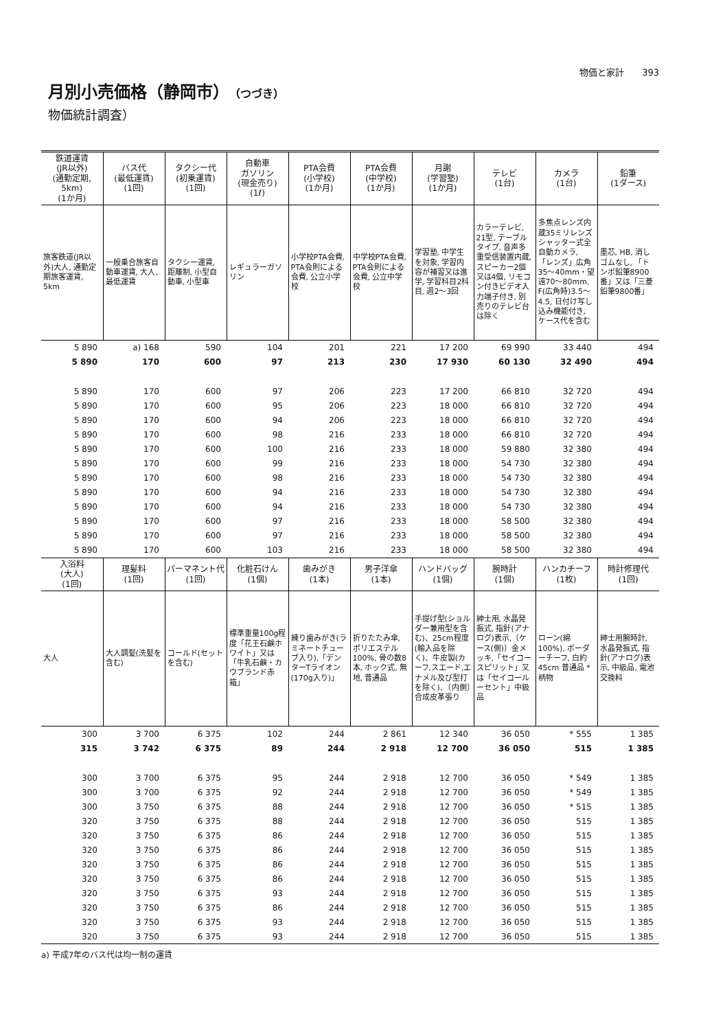物価と家計　　393
月別小売価格（静岡市）（つづき）
物価統計調査）
| 鉄道運賃 (JR以外) (通勤定期, 5km) (1か月) | バス代 (最低運賃) (1回) | タクシー代 (初乗運賃) (1回) | 自動車 ガソリン (現金売り) (1ℓ) | PTA会費 (小学校) (1か月) | PTA会費 (中学校) (1か月) | 月謝 (学習塾) (1か月) | テレビ (1台) | カメラ (1台) | 鉛筆 (1ダース) |
| --- | --- | --- | --- | --- | --- | --- | --- | --- | --- |
| 旅客鉄道(JR以外)大人, 通勤定期旅客運賃, 5km | 一般乗合旅客自動車運賃, 大人, 最低運賃 | タクシー運賃, 距離制, 小型自動車, 小型車 | レギュラーガソリン | 小学校PTA会費, PTA会則による会費, 公立小学校 | 中学校PTA会費, PTA会則による会費, 公立中学校 | 学習塾, 中学生を対象, 学習内容が補習又は進学, 学習科目2科目, 週2〜3回 | カラーテレビ, 21型, テーブルタイプ, 音声多重受信装置内蔵, スピーカー2個又は4個, リモコン付きビデオ入力端子付き, 別売りのテレビ台は除く | 多焦点レンズ内蔵35ミリレンズシャッター式全自動カメラ, 「レンズ」広角35〜40mm・望遠70〜80mm, F(広角時)3.5〜4.5, 日付け写し込み機能付き, ケース代を含む | 墨芯, HB, 消しゴムなし, 「トンボ鉛筆8900番」又は「三菱鉛筆9800番」 |
| 5 890 | a) 168 | 590 | 104 | 201 | 221 | 17 200 | 69 990 | 33 440 | 494 |
| 5 890 | 170 | 600 | 97 | 213 | 230 | 17 930 | 60 130 | 32 490 | 494 |
| 5 890 | 170 | 600 | 97 | 206 | 223 | 17 200 | 66 810 | 32 720 | 494 |
| 5 890 | 170 | 600 | 95 | 206 | 223 | 18 000 | 66 810 | 32 720 | 494 |
| 5 890 | 170 | 600 | 94 | 206 | 223 | 18 000 | 66 810 | 32 720 | 494 |
| 5 890 | 170 | 600 | 98 | 216 | 233 | 18 000 | 66 810 | 32 720 | 494 |
| 5 890 | 170 | 600 | 100 | 216 | 233 | 18 000 | 59 880 | 32 380 | 494 |
| 5 890 | 170 | 600 | 99 | 216 | 233 | 18 000 | 54 730 | 32 380 | 494 |
| 5 890 | 170 | 600 | 98 | 216 | 233 | 18 000 | 54 730 | 32 380 | 494 |
| 5 890 | 170 | 600 | 94 | 216 | 233 | 18 000 | 54 730 | 32 380 | 494 |
| 5 890 | 170 | 600 | 94 | 216 | 233 | 18 000 | 54 730 | 32 380 | 494 |
| 5 890 | 170 | 600 | 97 | 216 | 233 | 18 000 | 58 500 | 32 380 | 494 |
| 5 890 | 170 | 600 | 97 | 216 | 233 | 18 000 | 58 500 | 32 380 | 494 |
| 5 890 | 170 | 600 | 103 | 216 | 233 | 18 000 | 58 500 | 32 380 | 494 |
| 入浴料 (大人) (1回) | 理髪料 (1回) | パーマネント代 (1回) | 化粧石けん (1個) | 歯みがき (1本) | 男子洋傘 (1本) | ハンドバッグ (1個) | 腕時計 (1個) | ハンカチーフ (1枚) | 時計修理代 (1回) |
| --- | --- | --- | --- | --- | --- | --- | --- | --- | --- |
| 大人 | 大人調髪(洗髪を含む) | コールド(セットを含む) | 標準重量100g程度「花王石鹸ホワイト」又は「牛乳石鹸・カウブランド赤箱」 | 練り歯みがき(ラミネートチューブ入り),「デンターTライオン(170g入り)」 | 折りたたみ傘, ポリエステル100%, 骨の数8本, ホック式, 無地, 普通品 | 手提げ型(ショルダー兼用型を含む)、25cm程度(輸入品を除く)、牛皮製(カーフ,スエード,エナメル及び型打を除く)、〔内側〕合成皮革張り | 紳士用, 水晶発振式, 指針(アナログ)表示,〔ケース(側)〕金メッキ,「セイコースピリット」又は「セイコールーセント」中級品 | ローン(綿100%), ボーダーチーフ, 白約45cm 普通品 *柄物 | 紳士用腕時計, 水晶発振式, 指針(アナログ)表示, 中級品, 電池交換料 |
| 300 | 3 700 | 6 375 | 102 | 244 | 2 861 | 12 340 | 36 050 | * 555 | 1 385 |
| 315 | 3 742 | 6 375 | 89 | 244 | 2 918 | 12 700 | 36 050 | 515 | 1 385 |
| 300 | 3 700 | 6 375 | 95 | 244 | 2 918 | 12 700 | 36 050 | * 549 | 1 385 |
| 300 | 3 700 | 6 375 | 92 | 244 | 2 918 | 12 700 | 36 050 | * 549 | 1 385 |
| 300 | 3 750 | 6 375 | 88 | 244 | 2 918 | 12 700 | 36 050 | * 515 | 1 385 |
| 320 | 3 750 | 6 375 | 88 | 244 | 2 918 | 12 700 | 36 050 | 515 | 1 385 |
| 320 | 3 750 | 6 375 | 86 | 244 | 2 918 | 12 700 | 36 050 | 515 | 1 385 |
| 320 | 3 750 | 6 375 | 86 | 244 | 2 918 | 12 700 | 36 050 | 515 | 1 385 |
| 320 | 3 750 | 6 375 | 86 | 244 | 2 918 | 12 700 | 36 050 | 515 | 1 385 |
| 320 | 3 750 | 6 375 | 86 | 244 | 2 918 | 12 700 | 36 050 | 515 | 1 385 |
| 320 | 3 750 | 6 375 | 93 | 244 | 2 918 | 12 700 | 36 050 | 515 | 1 385 |
| 320 | 3 750 | 6 375 | 86 | 244 | 2 918 | 12 700 | 36 050 | 515 | 1 385 |
| 320 | 3 750 | 6 375 | 93 | 244 | 2 918 | 12 700 | 36 050 | 515 | 1 385 |
| 320 | 3 750 | 6 375 | 93 | 244 | 2 918 | 12 700 | 36 050 | 515 | 1 385 |
a) 平成7年のバス代は均一制の運賃